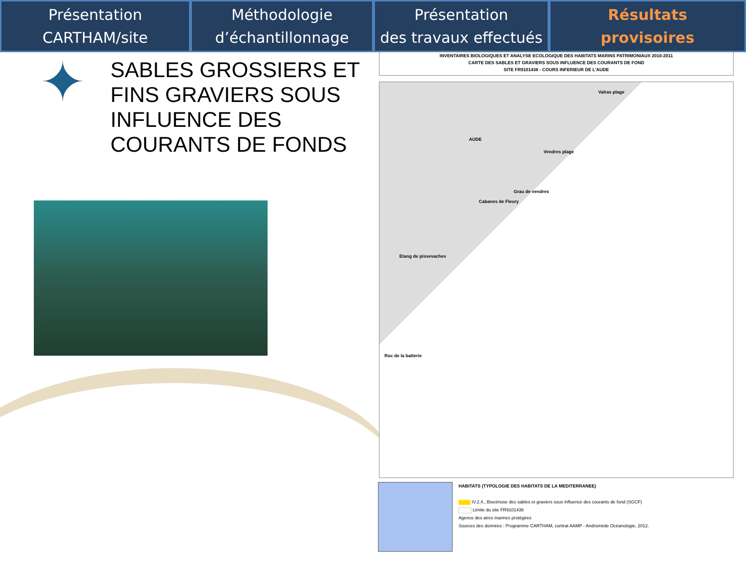Présentation
CARTHAM/site
Méthodologie
d’échantillonnage
Présentation
des travaux effectués
Résultats
provisoires
✦
SABLES GROSSIERS ET FINS GRAVIERS SOUS INFLUENCE DES COURANTS DE FONDS
INVENTAIRES BIOLOGIQUES ET ANALYSE ECOLOGIQUE DES HABITATS MARINS PATRIMONIAUX 2010-2011
CARTE DES SABLES ET GRAVIERS SOUS INFLUENCE DES COURANTS DE FOND
SITE FR9101436 - COURS INFERIEUR DE L'AUDE
Valras plage
AUDE
Vendres plage
Grau de vendres
Cabanes de Fleury
Etang de pissevaches
Roc de la batterie
HABITATS (TYPOLOGIE DES HABITATS DE LA MEDITERRANEE)
IV.2.4., Biocénose des sables et graviers sous influence des courants de fond (SGCF)
Limite du site FR9101436
Agence des aires marines protégées
Sources des données : Programme CARTHAM, contrat AAMP - Andromède Océanologie, 2012.